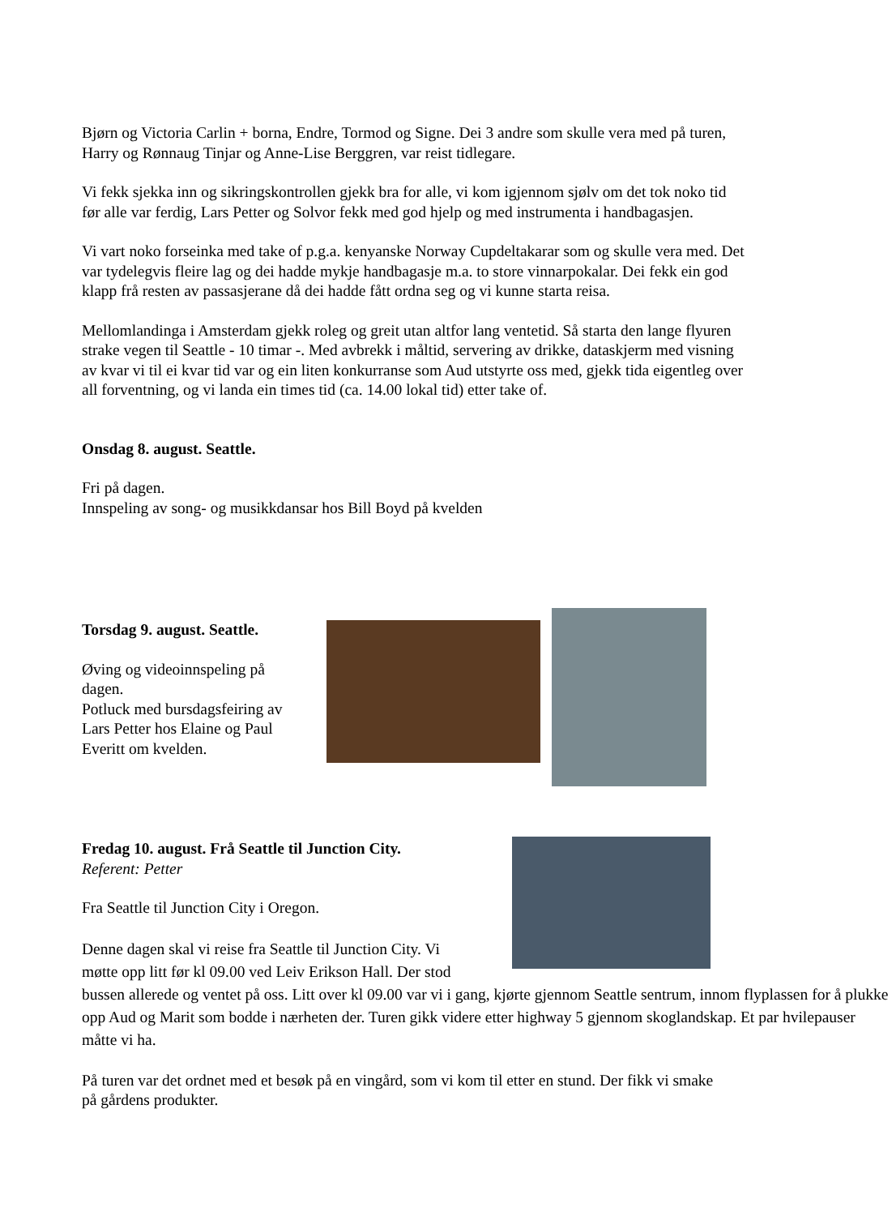Bjørn og Victoria Carlin + borna, Endre, Tormod og Signe. Dei 3 andre som skulle vera med på turen, Harry og Rønnaug Tinjar og Anne-Lise Berggren, var reist tidlegare.
Vi fekk sjekka inn og sikringskontrollen gjekk bra for alle, vi kom igjennom sjølv om det tok noko tid før alle var ferdig, Lars Petter og Solvor fekk med god hjelp og med instrumenta i handbagasjen.
Vi vart noko forseinka med take of p.g.a. kenyanske Norway Cupdeltakarar som og skulle vera med. Det var tydelegvis fleire lag og dei hadde mykje handbagasje m.a. to store vinnarpokalar. Dei fekk ein god klapp frå resten av passasjerane då dei hadde fått ordna seg og vi kunne starta reisa.
Mellomlandinga i Amsterdam gjekk roleg og greit utan altfor lang ventetid. Så starta den lange flyuren strake vegen til Seattle - 10 timar -. Med avbrekk i måltid, servering av drikke, dataskjerm med visning av kvar vi til ei kvar tid var og ein liten konkurranse som Aud utstyrte oss med, gjekk tida eigentleg over all forventning, og vi landa ein times tid (ca. 14.00 lokal tid) etter take of.
Onsdag 8. august. Seattle.
Fri på dagen.
Innspeling av song- og musikkdansar hos Bill Boyd på kvelden
Torsdag 9. august. Seattle.
Øving og videoinnspeling på dagen.
Potluck med bursdagsfeiring av Lars Petter hos Elaine og Paul Everitt om kvelden.
Fredag 10. august. Frå Seattle til Junction City.
Referent: Petter
Fra Seattle til Junction City i Oregon.
Denne dagen skal vi reise fra Seattle til Junction City. Vi
møtte opp litt før kl 09.00 ved Leiv Erikson Hall. Der stod
bussen allerede og ventet på oss. Litt over kl 09.00 var vi i gang, kjørte gjennom Seattle sentrum, innom flyplassen for å plukke opp Aud og Marit som bodde i nærheten der. Turen gikk videre etter highway 5 gjennom skoglandskap. Et par hvilepauser måtte vi ha.
På turen var det ordnet med et besøk på en vingård, som vi kom til etter en stund. Der fikk vi smake på gårdens produkter.